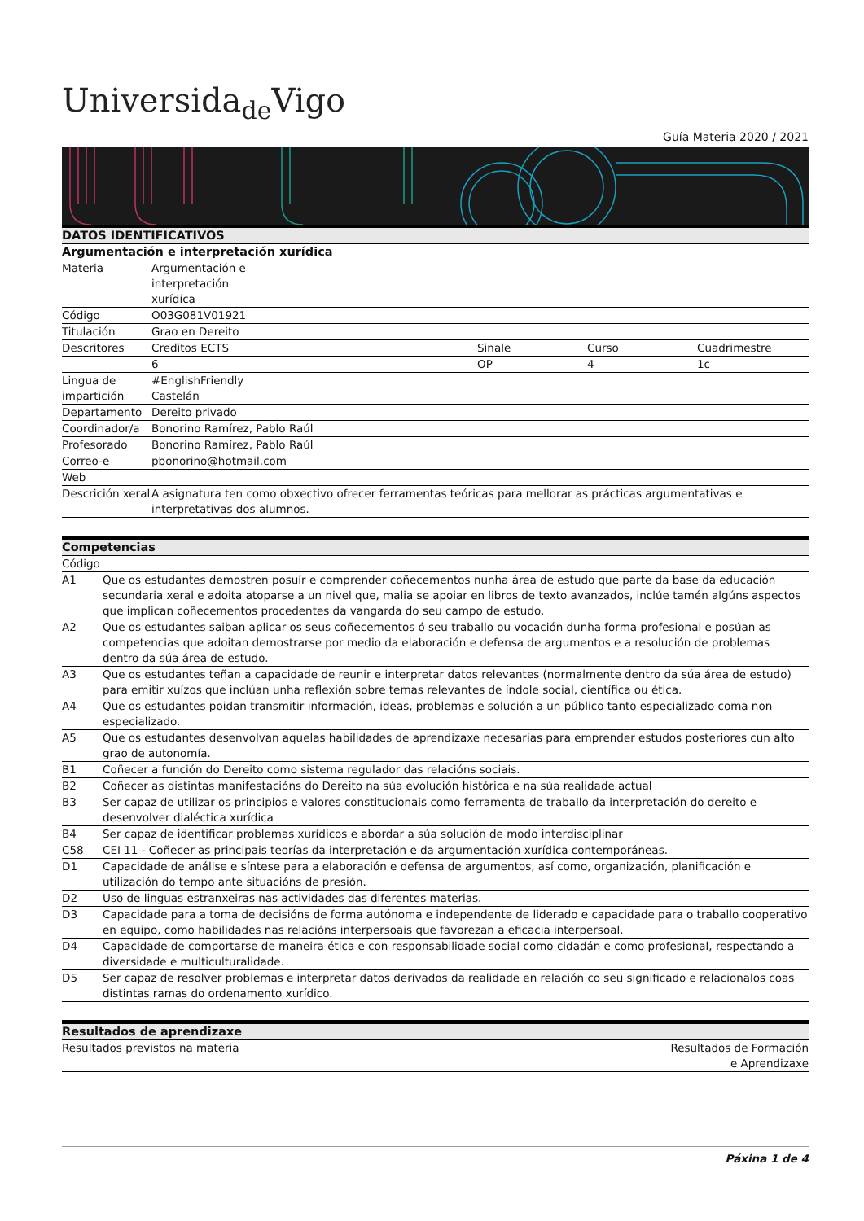Universida<sub>de</sub>Vigo
Guía Materia 2020 / 2021
| DATOS IDENTIFICATIVOS | | | | |
| --- | --- | --- | --- | --- |
| Argumentación e interpretación xurídica | | | | |
| Materia | Argumentación e interpretación xurídica | | | |
| Código | O03G081V01921 | | | |
| Titulación | Grao en Dereito | | | |
| Descritores | Creditos ECTS | Sinale | Curso | Cuadrimestre |
| | 6 | OP | 4 | 1c |
| Lingua de impartición | #EnglishFriendly Castelán | | | |
| Departamento | Dereito privado | | | |
| Coordinador/a | Bonorino Ramírez, Pablo Raúl | | | |
| Profesorado | Bonorino Ramírez, Pablo Raúl | | | |
| Correo-e | pbonorino@hotmail.com | | | |
| Web | | | | |
| Descrición xeral | A asignatura ten como obxectivo ofrecer ferramentas teóricas para mellorar as prácticas argumentativas e interpretativas dos alumnos. | | | |
| Competencias | |
| --- | --- |
| Código | |
| A1 | Que os estudantes demostren posuír e comprender coñecementos nunha área de estudo que parte da base da educación secundaria xeral e adoita atoparse a un nivel que, malia se apoiar en libros de texto avanzados, inclúe tamén algúns aspectos que implican coñecementos procedentes da vangarda do seu campo de estudo. |
| A2 | Que os estudantes saiban aplicar os seus coñecementos ó seu traballo ou vocación dunha forma profesional e posúan as competencias que adoitan demostrarse por medio da elaboración e defensa de argumentos e a resolución de problemas dentro da súa área de estudo. |
| A3 | Que os estudantes teñan a capacidade de reunir e interpretar datos relevantes (normalmente dentro da súa área de estudo) para emitir xuízos que inclúan unha reflexión sobre temas relevantes de índole social, científica ou ética. |
| A4 | Que os estudantes poidan transmitir información, ideas, problemas e solución a un público tanto especializado coma non especializado. |
| A5 | Que os estudantes desenvolvan aquelas habilidades de aprendizaxe necesarias para emprender estudos posteriores cun alto grao de autonomía. |
| B1 | Coñecer a función do Dereito como sistema regulador das relacións sociais. |
| B2 | Coñecer as distintas manifestacións do Dereito na súa evolución histórica e na súa realidade actual |
| B3 | Ser capaz de utilizar os principios e valores constitucionais como ferramenta de traballo da interpretación do dereito e desenvolver dialéctica xurídica |
| B4 | Ser capaz de identificar problemas xurídicos e abordar a súa solución de modo interdisciplinar |
| C58 | CEI 11 - Coñecer as principais teorías da interpretación e da argumentación xurídica contemporáneas. |
| D1 | Capacidade de análise e síntese para a elaboración e defensa de argumentos, así como, organización, planificación e utilización do tempo ante situacións de presión. |
| D2 | Uso de linguas estranxeiras nas actividades das diferentes materias. |
| D3 | Capacidade para a toma de decisións de forma autónoma e independente de liderado e capacidade para o traballo cooperativo en equipo, como habilidades nas relacións interpersoais que favorezan a eficacia interpersoal. |
| D4 | Capacidade de comportarse de maneira ética e con responsabilidade social como cidadán e como profesional, respectando a diversidade e multiculturalidade. |
| D5 | Ser capaz de resolver problemas e interpretar datos derivados da realidade en relación co seu significado e relacionalos coas distintas ramas do ordenamento xurídico. |
| Resultados de aprendizaxe | |
| --- | --- |
| Resultados previstos na materia | Resultados de Formación e Aprendizaxe |
Páxina 1 de 4